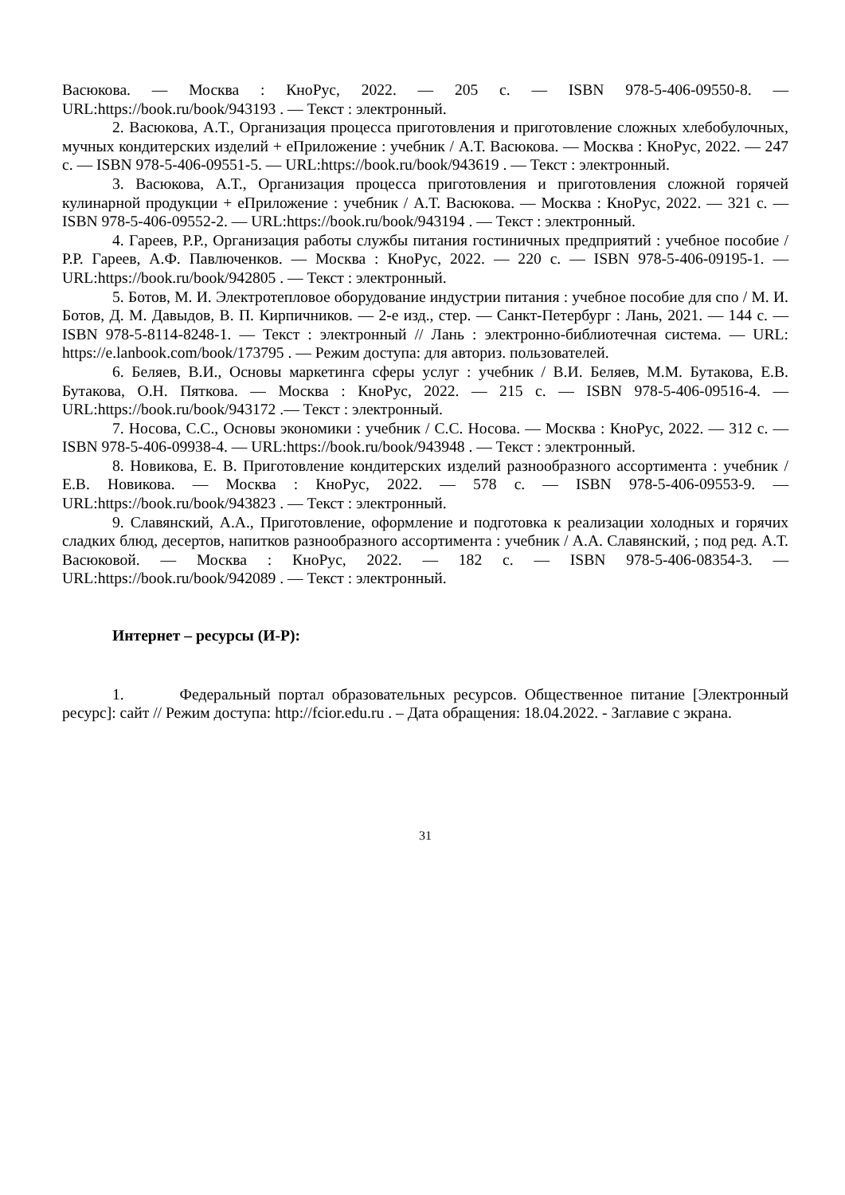Васюкова. — Москва : КноРус, 2022. — 205 с. — ISBN 978-5-406-09550-8. — URL:https://book.ru/book/943193 . — Текст : электронный.
2. Васюкова, А.Т., Организация процесса приготовления и приготовление сложных хлебобулочных, мучных кондитерских изделий + еПриложение : учебник / А.Т. Васюкова. — Москва : КноРус, 2022. — 247 с. — ISBN 978-5-406-09551-5. — URL:https://book.ru/book/943619 . — Текст : электронный.
3. Васюкова, А.Т., Организация процесса приготовления и приготовления сложной горячей кулинарной продукции + еПриложение : учебник / А.Т. Васюкова. — Москва : КноРус, 2022. — 321 с. — ISBN 978-5-406-09552-2. — URL:https://book.ru/book/943194 . — Текст : электронный.
4. Гареев, Р.Р., Организация работы службы питания гостиничных предприятий : учебное пособие / Р.Р. Гареев, А.Ф. Павлюченков. — Москва : КноРус, 2022. — 220 с. — ISBN 978-5-406-09195-1. — URL:https://book.ru/book/942805 . — Текст : электронный.
5. Ботов, М. И. Электротепловое оборудование индустрии питания : учебное пособие для спо / М. И. Ботов, Д. М. Давыдов, В. П. Кирпичников. — 2-е изд., стер. — Санкт-Петербург : Лань, 2021. — 144 с. — ISBN 978-5-8114-8248-1. — Текст : электронный // Лань : электронно-библиотечная система. — URL: https://e.lanbook.com/book/173795 . — Режим доступа: для авториз. пользователей.
6. Беляев, В.И., Основы маркетинга сферы услуг : учебник / В.И. Беляев, М.М. Бутакова, Е.В. Бутакова, О.Н. Пяткова. — Москва : КноРус, 2022. — 215 с. — ISBN 978-5-406-09516-4. — URL:https://book.ru/book/943172 .— Текст : электронный.
7. Носова, С.С., Основы экономики : учебник / С.С. Носова. — Москва : КноРус, 2022. — 312 с. — ISBN 978-5-406-09938-4. — URL:https://book.ru/book/943948 . — Текст : электронный.
8. Новикова, Е. В. Приготовление кондитерских изделий разнообразного ассортимента : учебник / Е.В. Новикова. — Москва : КноРус, 2022. — 578 с. — ISBN 978-5-406-09553-9. — URL:https://book.ru/book/943823 . — Текст : электронный.
9. Славянский, А.А., Приготовление, оформление и подготовка к реализации холодных и горячих сладких блюд, десертов, напитков разнообразного ассортимента : учебник / А.А. Славянский, ; под ред. А.Т. Васюковой. — Москва : КноРус, 2022. — 182 с. — ISBN 978-5-406-08354-3. — URL:https://book.ru/book/942089 . — Текст : электронный.
Интернет – ресурсы (И-Р):
1. Федеральный портал образовательных ресурсов. Общественное питание [Электронный ресурс]: сайт // Режим доступа: http://fcior.edu.ru . – Дата обращения: 18.04.2022. - Заглавие с экрана.
31